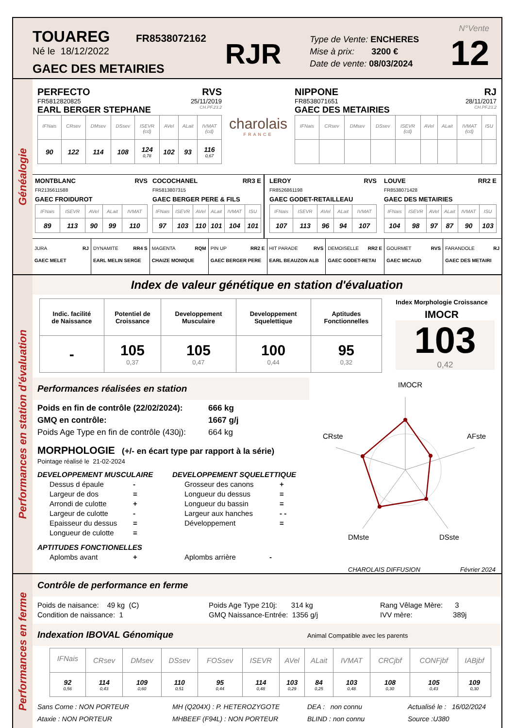TOUAREG FR8538072162
Né le 18/12/2022
GAEC DES METAIRIES
RJR
Type de Vente: ENCHERES
Mise à prix: 3200 €
Date de vente: 08/03/2024
N°Vente
12
Généalogie
PERFECTO RVS
FR5812820825 25/11/2019
EARL BERGER STEPHANE CH.PF.23.2
| IFNais | CRsev | DMsev | DSsev | ISEVR (cd) | AVel | ALait | IVMAT (cd) |
| --- | --- | --- | --- | --- | --- | --- | --- |
| 90 | 122 | 114 | 108 | 124 0,78 | 102 | 93 | 116 0,67 |
charolais
FRANCE
NIPPONE RJ
FR8538071651 28/11/2017
GAEC DES METAIRIES CH.PF.23.2
| IFNais | CRsev | DMsev | DSsev | ISEVR (cd) | AVel | ALait | IVMAT (cd) | ISU |
| --- | --- | --- | --- | --- | --- | --- | --- | --- |
MONTBLANC RVS
FR2135611588
GAEC FROIDUROT
| IFNais | ISEVR | AVel | ALait | IVMAT |
| --- | --- | --- | --- | --- |
| 89 | 113 | 90 | 99 | 110 |
COCOCHANEL RR3 E
FR5813807315
GAEC BERGER PERE & FILS
| IFNais | ISEVR | AVel | ALait | IVMAT | ISU |
| --- | --- | --- | --- | --- | --- |
| 97 | 103 | 110 | 101 | 104 | 101 |
LEROY RVS
FR8526861198
GAEC GODET-RETAILLEAU
| IFNais | ISEVR | AVel | ALait | IVMAT |
| --- | --- | --- | --- | --- |
| 107 | 113 | 96 | 94 | 107 |
LOUVE RR2 E
FR8538071428
GAEC DES METAIRIES
| IFNais | ISEVR | AVel | ALait | IVMAT | ISU |
| --- | --- | --- | --- | --- | --- |
| 104 | 98 | 97 | 87 | 90 | 103 |
JURA RJ
GAEC MELET
DYNAMITE RR4 S
EARL MELIN SERGE
MAGENTA RQM
CHAIZE MONIQUE
PIN UP RR2 E
GAEC BERGER PERE
HIT PARADE RVS
EARL BEAUZON ALB
DEMOISELLE RR2 E
GAEC GODET-RETAI
GOURMET RVS
GAEC MICAUD
FARANDOLE RJ
GAEC DES METAIRI
Performances en station d'évaluation
Index de valeur génétique en station d'évaluation
| Indic. facilité de Naissance | Potentiel de Croissance | Developpement Musculaire | Developpement Squelettique | Aptitudes Fonctionnelles |
| - | 105 0,37 | 105 0,47 | 100 0,44 | 95 0,32 |
Index Morphologie Croissance
IMOCR
103
0,42
Performances réalisées en station
Poids en fin de contrôle (22/02/2024): 666 kg
GMQ en contrôle: 1667 g/j
Poids Age Type en fin de contrôle (430j): 664 kg
MORPHOLOGIE (+/- en écart type par rapport à la série)
Pointage réalisé le 21-02-2024
DEVELOPPEMENT MUSCULAIRE
Dessus d épaule -
Largeur de dos =
Arrondi de culotte +
Largeur de culotte -
Epaisseur du dessus =
Longueur de culotte =
DEVELOPPEMENT SQUELETTIQUE
Grosseur des canons +
Longueur du dessus =
Longueur du bassin =
Largeur aux hanches - -
Développement =
APTITUDES FONCTIONELLES
Aplombs avant + Aplombs arrière -
IMOCR
AFste
DSste
DMste
CRste
CHAROLAIS DIFFUSION Février 2024
Performances en ferme
Contrôle de performance en ferme
Poids de naisance: 49 kg (C)
Condition de naissance: 1
Poids Age Type 210j: 314 kg
GMQ Naissance-Entrée: 1356 g/j
Rang Vêlage Mère: 3
IVV mère: 389j
Indexation IBOVAL Génomique Animal Compatible avec les parents
| IFNais | CRsev | DMsev | DSsev | FOSsev | ISEVR | AVel | ALait | IVMAT | CRCjbf | CONFjbf | IABjbf |
| --- | --- | --- | --- | --- | --- | --- | --- | --- | --- | --- | --- |
| 92 0,56 | 114 0,43 | 109 0,60 | 110 0,51 | 95 0,44 | 114 0,48 | 103 0,29 | 84 0,25 | 103 0,48 | 108 0,30 | 105 0,43 | 109 0,30 |
Sans Corne : NON PORTEUR
Ataxie : NON PORTEUR
MH (Q204X) : P. HETEROZYGOTE
MHBEEF (F94L) : NON PORTEUR
DEA : non connu
BLIND : non connu
Actualisé le : 16/02/2024
Source :U380